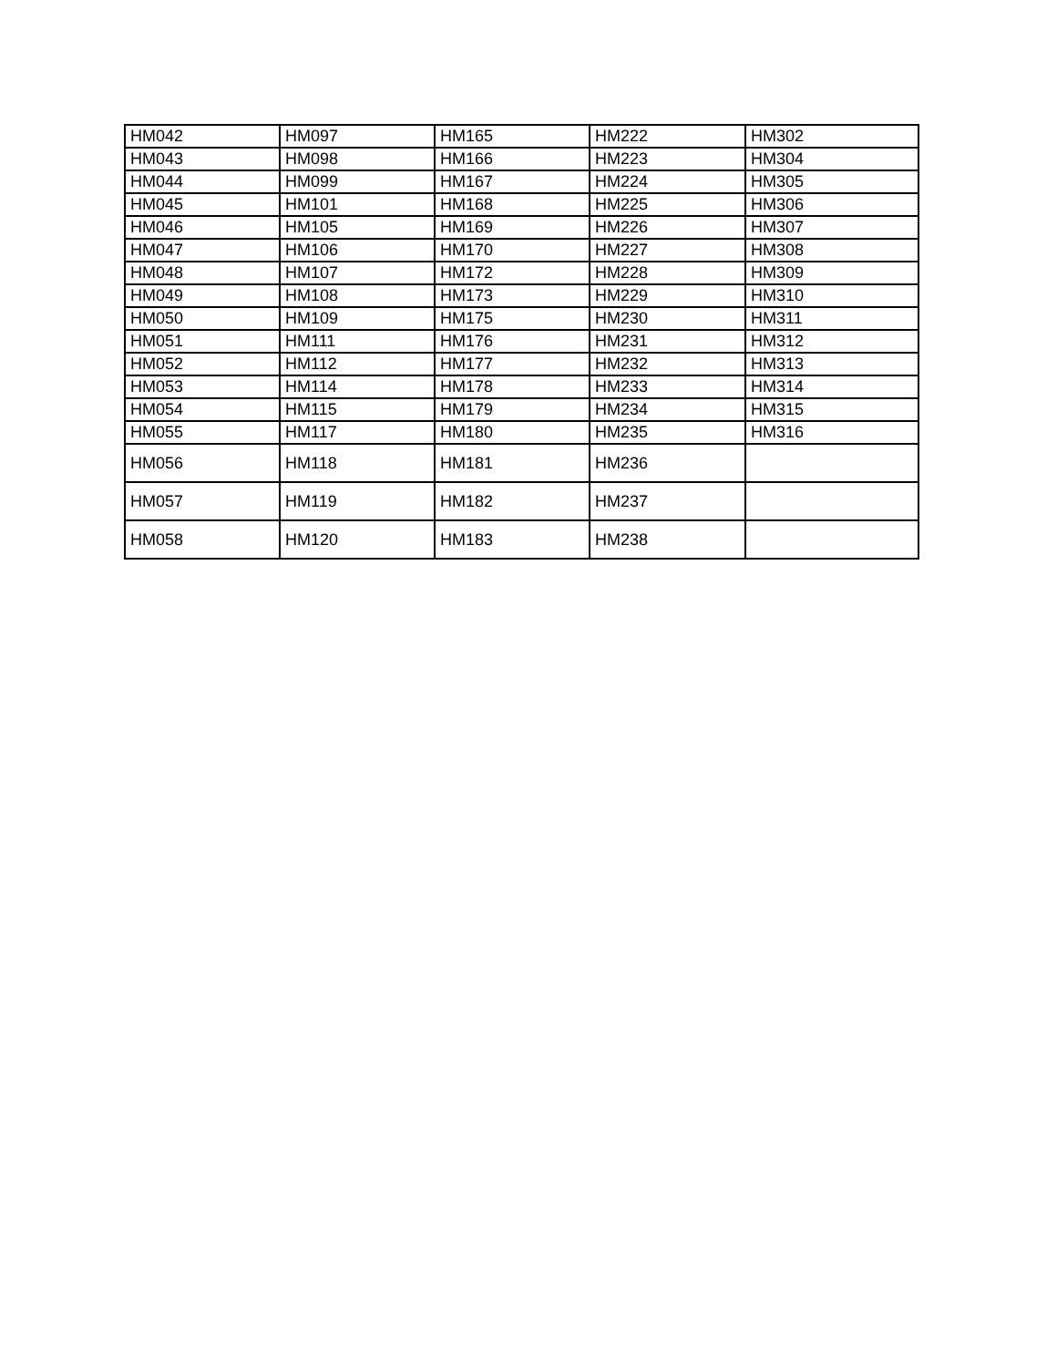| HM042 | HM097 | HM165 | HM222 | HM302 |
| HM043 | HM098 | HM166 | HM223 | HM304 |
| HM044 | HM099 | HM167 | HM224 | HM305 |
| HM045 | HM101 | HM168 | HM225 | HM306 |
| HM046 | HM105 | HM169 | HM226 | HM307 |
| HM047 | HM106 | HM170 | HM227 | HM308 |
| HM048 | HM107 | HM172 | HM228 | HM309 |
| HM049 | HM108 | HM173 | HM229 | HM310 |
| HM050 | HM109 | HM175 | HM230 | HM311 |
| HM051 | HM111 | HM176 | HM231 | HM312 |
| HM052 | HM112 | HM177 | HM232 | HM313 |
| HM053 | HM114 | HM178 | HM233 | HM314 |
| HM054 | HM115 | HM179 | HM234 | HM315 |
| HM055 | HM117 | HM180 | HM235 | HM316 |
| HM056 | HM118 | HM181 | HM236 | |
| HM057 | HM119 | HM182 | HM237 | |
| HM058 | HM120 | HM183 | HM238 | |